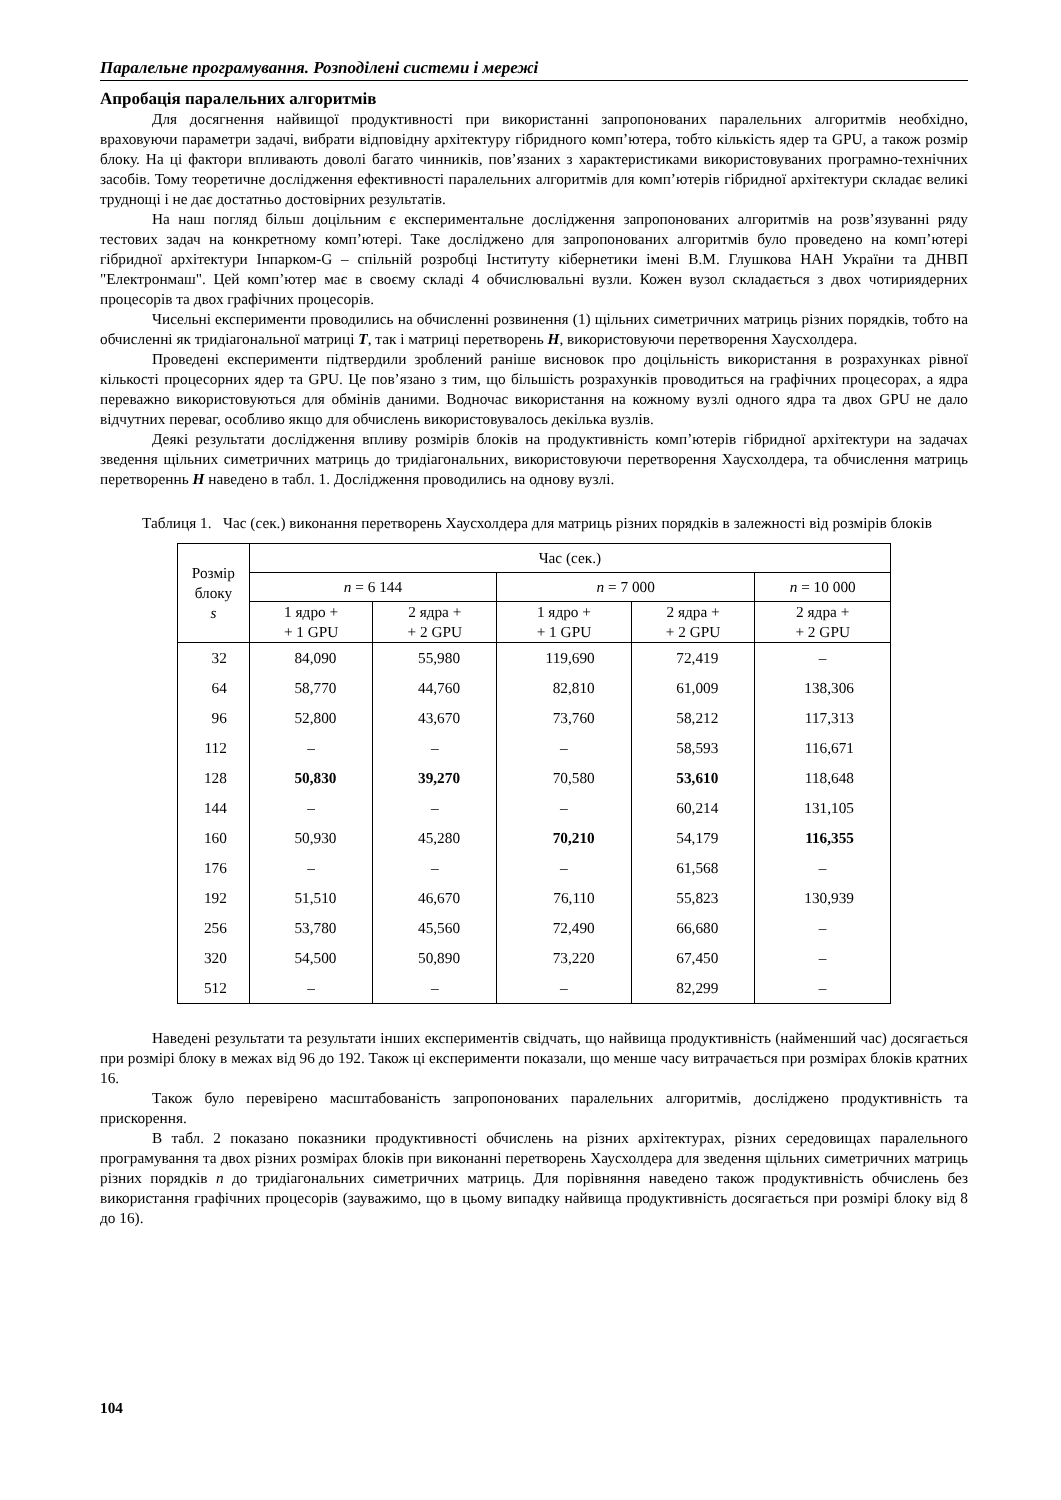Паралельне програмування. Розподілені системи і мережі
Апробація паралельних алгоритмів
Для досягнення найвищої продуктивності при використанні запропонованих паралельних алгоритмів необхідно, враховуючи параметри задачі, вибрати відповідну архітектуру гібридного комп’ютера, тобто кількість ядер та GPU, а також розмір блоку. На ці фактори впливають доволі багато чинників, пов’язаних з характеристиками використовуваних програмно-технічних засобів. Тому теоретичне дослідження ефективності паралельних алгоритмів для комп’ютерів гібридної архітектури складає великі труднощі і не дає достатньо достовірних результатів.
На наш погляд більш доцільним є експериментальне дослідження запропонованих алгоритмів на розв’язуванні ряду тестових задач на конкретному комп’ютері. Таке досліджено для запропонованих алгоритмів було проведено на комп’ютері гібридної архітектури Інпарком-G – спільній розробці Інституту кібернетики імені В.М. Глушкова НАН України та ДНВП "Електронмаш". Цей комп’ютер має в своєму складі 4 обчислювальні вузли. Кожен вузол складається з двох чотириядерних процесорів та двох графічних процесорів.
Чисельні експерименти проводились на обчисленні розвинення (1) щільних симетричних матриць різних порядків, тобто на обчисленні як тридіагональної матриці T, так і матриці перетворень H, використовуючи перетворення Хаусхолдера.
Проведені експерименти підтвердили зроблений раніше висновок про доцільність використання в розрахунках рівної кількості процесорних ядер та GPU. Це пов’язано з тим, що більшість розрахунків проводиться на графічних процесорах, а ядра переважно використовуються для обмінів даними. Водночас використання на кожному вузлі одного ядра та двох GPU не дало відчутних переваг, особливо якщо для обчислень використовувалось декілька вузлів.
Деякі результати дослідження впливу розмірів блоків на продуктивність комп’ютерів гібридної архітектури на задачах зведення щільних симетричних матриць до тридіагональних, використовуючи перетворення Хаусхолдера, та обчислення матриць перетвореннь H наведено в табл. 1. Дослідження проводились на однову вузлі.
Таблиця 1. Час (сек.) виконання перетворень Хаусхолдера для матриць різних порядків в залежності від розмірів блоків
| Розмір блоку s | Час (сек.) | | | | |
| --- | --- | --- | --- | --- | --- |
| | n = 6 144 | | n = 7 000 | | n = 10 000 |
| | 1 ядро + + 1 GPU | 2 ядра + + 2 GPU | 1 ядро + + 1 GPU | 2 ядра + + 2 GPU | 2 ядра + + 2 GPU |
| 32 | 84,090 | 55,980 | 119,690 | 72,419 | – |
| 64 | 58,770 | 44,760 | 82,810 | 61,009 | 138,306 |
| 96 | 52,800 | 43,670 | 73,760 | 58,212 | 117,313 |
| 112 | – | – | – | 58,593 | 116,671 |
| 128 | 50,830 | 39,270 | 70,580 | 53,610 | 118,648 |
| 144 | – | – | – | 60,214 | 131,105 |
| 160 | 50,930 | 45,280 | 70,210 | 54,179 | 116,355 |
| 176 | – | – | – | 61,568 | – |
| 192 | 51,510 | 46,670 | 76,110 | 55,823 | 130,939 |
| 256 | 53,780 | 45,560 | 72,490 | 66,680 | – |
| 320 | 54,500 | 50,890 | 73,220 | 67,450 | – |
| 512 | – | – | – | 82,299 | – |
Наведені результати та результати інших експериментів свідчать, що найвища продуктивність (найменший час) досягається при розмірі блоку в межах від 96 до 192. Також ці експерименти показали, що менше часу витрачається при розмірах блоків кратних 16.
Також було перевірено масштабованість запропонованих паралельних алгоритмів, досліджено продуктивність та прискорення.
В табл. 2 показано показники продуктивності обчислень на різних архітектурах, різних середовищах паралельного програмування та двох різних розмірах блоків при виконанні перетворень Хаусхолдера для зведення щільних симетричних матриць різних порядків n до тридіагональних симетричних матриць. Для порівняння наведено також продуктивність обчислень без використання графічних процесорів (зауважимо, що в цьому випадку найвища продуктивність досягається при розмірі блоку від 8 до 16).
104